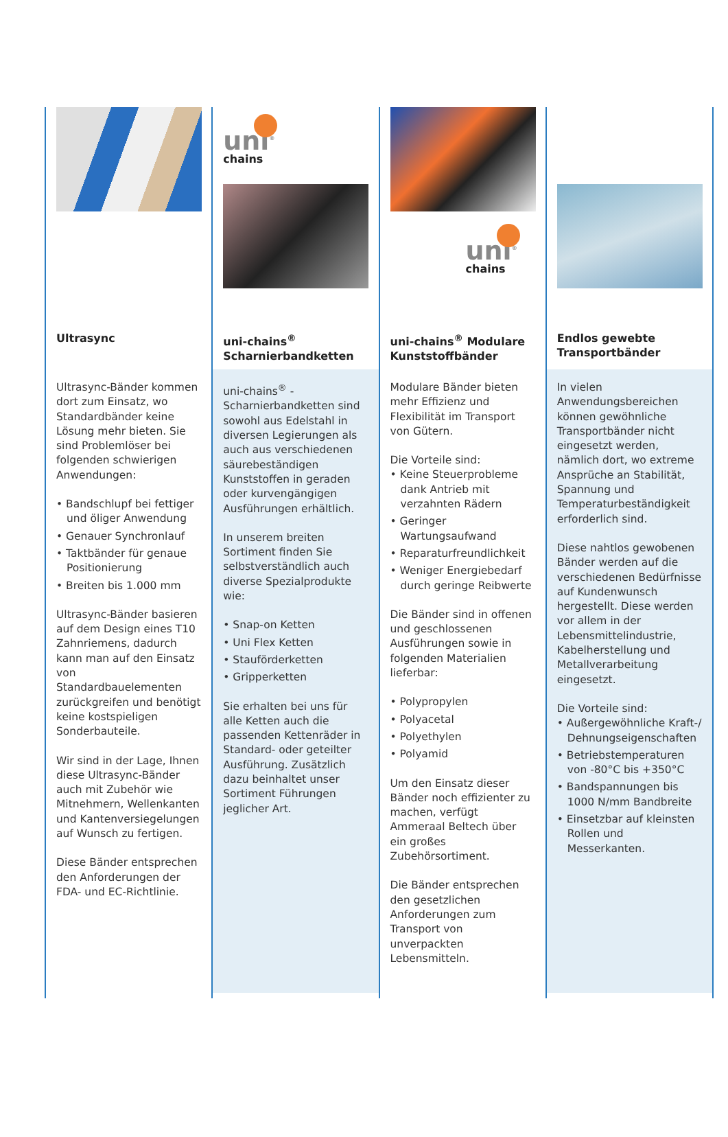Ultrasync
Ultrasync-Bänder kommen dort zum Einsatz, wo Standardbänder keine Lösung mehr bieten. Sie sind Problemlöser bei folgenden schwierigen Anwendungen:
• Bandschlupf bei fettiger und öliger Anwendung
• Genauer Synchronlauf
• Taktbänder für genaue Positionierung
• Breiten bis 1.000 mm
Ultrasync-Bänder basieren auf dem Design eines T10 Zahnriemens, dadurch kann man auf den Einsatz von Standardbauelementen zurückgreifen und benötigt keine kostspieligen Sonderbauteile.
Wir sind in der Lage, Ihnen diese Ultrasync-Bänder auch mit Zubehör wie Mitnehmern, Wellenkanten und Kantenversiegelungen auf Wunsch zu fertigen.
Diese Bänder entsprechen den Anforderungen der FDA- und EC-Richtlinie.
uni<sup>®</sup>
chains
uni-chains<sup>®</sup>
Scharnierbandketten
uni-chains<sup>®</sup> -Scharnierbandketten sind sowohl aus Edelstahl in diversen Legierungen als auch aus verschiedenen säurebeständigen Kunststoffen in geraden oder kurvengängigen Ausführungen erhältlich.
In unserem breiten Sortiment finden Sie selbstverständlich auch diverse Spezialprodukte wie:
• Snap-on Ketten
• Uni Flex Ketten
• Stauförderketten
• Gripperketten
Sie erhalten bei uns für alle Ketten auch die passenden Kettenräder in Standard- oder geteilter Ausführung. Zusätzlich dazu beinhaltet unser Sortiment Führungen jeglicher Art.
uni<sup>®</sup>
chains
uni-chains<sup>®</sup> Modulare Kunststoffbänder
Modulare Bänder bieten mehr Effizienz und Flexibilität im Transport von Gütern.
Die Vorteile sind:
• Keine Steuerprobleme dank Antrieb mit verzahnten Rädern
• Geringer Wartungsaufwand
• Reparaturfreundlichkeit
• Weniger Energiebedarf durch geringe Reibwerte
Die Bänder sind in offenen und geschlossenen Ausführungen sowie in folgenden Materialien lieferbar:
• Polypropylen
• Polyacetal
• Polyethylen
• Polyamid
Um den Einsatz dieser Bänder noch effizienter zu machen, verfügt Ammeraal Beltech über ein großes Zubehörsortiment.
Die Bänder entsprechen den gesetzlichen Anforderungen zum Transport von unverpackten Lebensmitteln.
Endlos gewebte Transportbänder
In vielen Anwendungsbereichen können gewöhnliche Transportbänder nicht eingesetzt werden, nämlich dort, wo extreme Ansprüche an Stabilität, Spannung und Temperaturbeständigkeit erforderlich sind.
Diese nahtlos gewobenen Bänder werden auf die verschiedenen Bedürfnisse auf Kundenwunsch hergestellt. Diese werden vor allem in der Lebensmittelindustrie, Kabelherstellung und Metallverarbeitung eingesetzt.
Die Vorteile sind:
• Außergewöhnliche Kraft-/ Dehnungseigenschaften
• Betriebstemperaturen von -80°C bis +350°C
• Bandspannungen bis 1000 N/mm Bandbreite
• Einsetzbar auf kleinsten Rollen und Messerkanten.